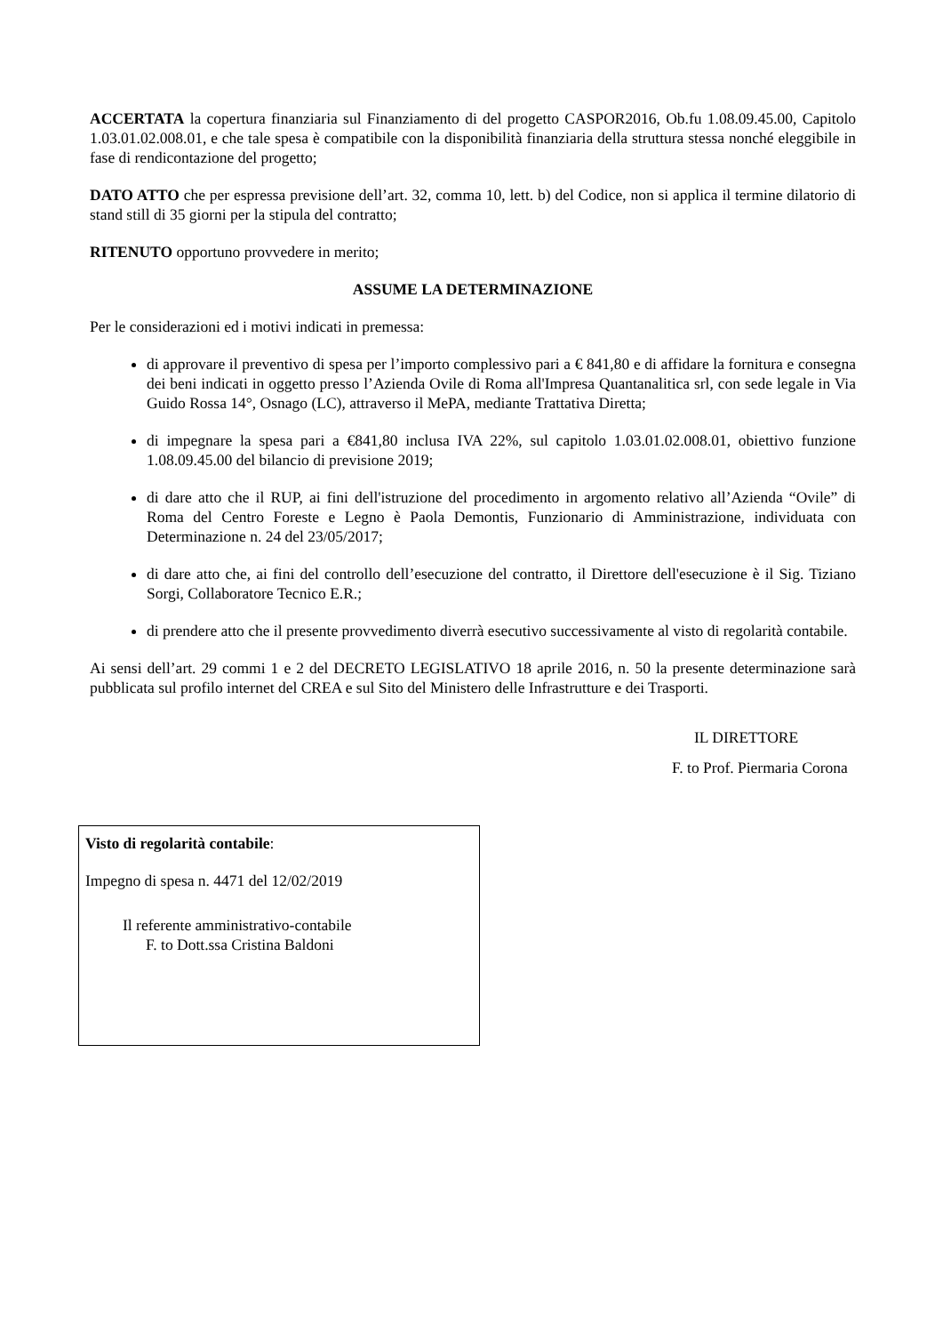ACCERTATA la copertura finanziaria sul Finanziamento di del progetto CASPOR2016, Ob.fu 1.08.09.45.00, Capitolo 1.03.01.02.008.01, e che tale spesa è compatibile con la disponibilità finanziaria della struttura stessa nonché eleggibile in fase di rendicontazione del progetto;
DATO ATTO che per espressa previsione dell’art. 32, comma 10, lett. b) del Codice, non si applica il termine dilatorio di stand still di 35 giorni per la stipula del contratto;
RITENUTO opportuno provvedere in merito;
ASSUME LA DETERMINAZIONE
Per le considerazioni ed i motivi indicati in premessa:
di approvare il preventivo di spesa per l’importo complessivo pari a € 841,80 e di affidare la fornitura e consegna dei beni indicati in oggetto presso l’Azienda Ovile di Roma all'Impresa Quantanalitica srl, con sede legale in Via Guido Rossa 14°, Osnago (LC), attraverso il MePA, mediante Trattativa Diretta;
di impegnare la spesa pari a €841,80 inclusa IVA 22%, sul capitolo 1.03.01.02.008.01, obiettivo funzione 1.08.09.45.00 del bilancio di previsione 2019;
di dare atto che il RUP, ai fini dell'istruzione del procedimento in argomento relativo all’Azienda “Ovile” di Roma del Centro Foreste e Legno è Paola Demontis, Funzionario di Amministrazione, individuata con Determinazione n. 24 del 23/05/2017;
di dare atto che, ai fini del controllo dell’esecuzione del contratto, il Direttore dell'esecuzione è il Sig. Tiziano Sorgi, Collaboratore Tecnico E.R.;
di prendere atto che il presente provvedimento diverrà esecutivo successivamente al visto di regolarità contabile.
Ai sensi dell’art. 29 commi 1 e 2 del DECRETO LEGISLATIVO 18 aprile 2016, n. 50 la presente determinazione sarà pubblicata sul profilo internet del CREA e sul Sito del Ministero delle Infrastrutture e dei Trasporti.
IL DIRETTORE
F. to Prof. Piermaria Corona
Visto di regolarità contabile:
Impegno di spesa n. 4471 del 12/02/2019
Il referente amministrativo-contabile
F. to Dott.ssa Cristina Baldoni